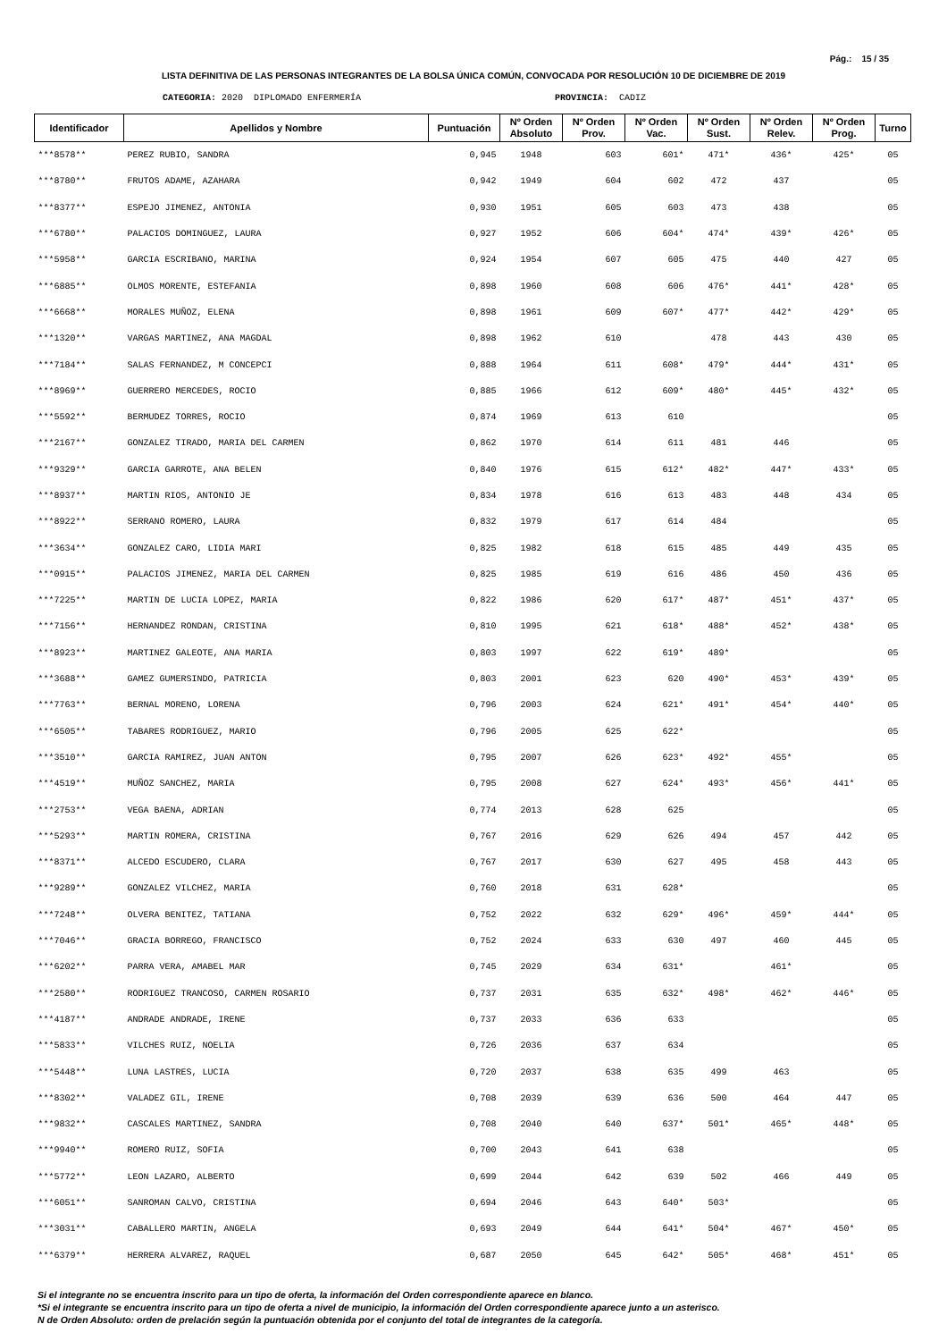Pág.: 15 / 35
LISTA DEFINITIVA DE LAS PERSONAS INTEGRANTES DE LA BOLSA ÚNICA COMÚN, CONVOCADA POR RESOLUCIÓN 10 DE DICIEMBRE DE 2019
CATEGORIA: 2020 DIPLOMADO ENFERMERÍA PROVINCIA: CADIZ
| Identificador | Apellidos y Nombre | Puntuación | Nº Orden Absoluto | Nº Orden Prov. | Nº Orden Vac. | Nº Orden Sust. | Nº Orden Relev. | Nº Orden Prog. | Turno |
| --- | --- | --- | --- | --- | --- | --- | --- | --- | --- |
| ***8578** | PEREZ RUBIO, SANDRA | 0,945 | 1948 | 603 | 601* | 471* | 436* | 425* | 05 |
| ***8780** | FRUTOS ADAME, AZAHARA | 0,942 | 1949 | 604 | 602 | 472 | 437 | | 05 |
| ***8377** | ESPEJO JIMENEZ, ANTONIA | 0,930 | 1951 | 605 | 603 | 473 | 438 | | 05 |
| ***6780** | PALACIOS DOMINGUEZ, LAURA | 0,927 | 1952 | 606 | 604* | 474* | 439* | 426* | 05 |
| ***5958** | GARCIA ESCRIBANO, MARINA | 0,924 | 1954 | 607 | 605 | 475 | 440 | 427 | 05 |
| ***6885** | OLMOS MORENTE, ESTEFANIA | 0,898 | 1960 | 608 | 606 | 476* | 441* | 428* | 05 |
| ***6668** | MORALES MUÑOZ, ELENA | 0,898 | 1961 | 609 | 607* | 477* | 442* | 429* | 05 |
| ***1320** | VARGAS MARTINEZ, ANA MAGDAL | 0,898 | 1962 | 610 | | 478 | 443 | 430 | 05 |
| ***7184** | SALAS FERNANDEZ, M CONCEPCI | 0,888 | 1964 | 611 | 608* | 479* | 444* | 431* | 05 |
| ***8969** | GUERRERO MERCEDES, ROCIO | 0,885 | 1966 | 612 | 609* | 480* | 445* | 432* | 05 |
| ***5592** | BERMUDEZ TORRES, ROCIO | 0,874 | 1969 | 613 | 610 | | | | 05 |
| ***2167** | GONZALEZ TIRADO, MARIA DEL CARMEN | 0,862 | 1970 | 614 | 611 | 481 | 446 | | 05 |
| ***9329** | GARCIA GARROTE, ANA BELEN | 0,840 | 1976 | 615 | 612* | 482* | 447* | 433* | 05 |
| ***8937** | MARTIN RIOS, ANTONIO JE | 0,834 | 1978 | 616 | 613 | 483 | 448 | 434 | 05 |
| ***8922** | SERRANO ROMERO, LAURA | 0,832 | 1979 | 617 | 614 | 484 | | | 05 |
| ***3634** | GONZALEZ CARO, LIDIA MARI | 0,825 | 1982 | 618 | 615 | 485 | 449 | 435 | 05 |
| ***0915** | PALACIOS JIMENEZ, MARIA DEL CARMEN | 0,825 | 1985 | 619 | 616 | 486 | 450 | 436 | 05 |
| ***7225** | MARTIN DE LUCIA LOPEZ, MARIA | 0,822 | 1986 | 620 | 617* | 487* | 451* | 437* | 05 |
| ***7156** | HERNANDEZ RONDAN, CRISTINA | 0,810 | 1995 | 621 | 618* | 488* | 452* | 438* | 05 |
| ***8923** | MARTINEZ GALEOTE, ANA MARIA | 0,803 | 1997 | 622 | 619* | 489* | | | 05 |
| ***3688** | GAMEZ GUMERSINDO, PATRICIA | 0,803 | 2001 | 623 | 620 | 490* | 453* | 439* | 05 |
| ***7763** | BERNAL MORENO, LORENA | 0,796 | 2003 | 624 | 621* | 491* | 454* | 440* | 05 |
| ***6505** | TABARES RODRIGUEZ, MARIO | 0,796 | 2005 | 625 | 622* | | | | 05 |
| ***3510** | GARCIA RAMIREZ, JUAN ANTON | 0,795 | 2007 | 626 | 623* | 492* | 455* | | 05 |
| ***4519** | MUÑOZ SANCHEZ, MARIA | 0,795 | 2008 | 627 | 624* | 493* | 456* | 441* | 05 |
| ***2753** | VEGA BAENA, ADRIAN | 0,774 | 2013 | 628 | 625 | | | | 05 |
| ***5293** | MARTIN ROMERA, CRISTINA | 0,767 | 2016 | 629 | 626 | 494 | 457 | 442 | 05 |
| ***8371** | ALCEDO ESCUDERO, CLARA | 0,767 | 2017 | 630 | 627 | 495 | 458 | 443 | 05 |
| ***9289** | GONZALEZ VILCHEZ, MARIA | 0,760 | 2018 | 631 | 628* | | | | 05 |
| ***7248** | OLVERA BENITEZ, TATIANA | 0,752 | 2022 | 632 | 629* | 496* | 459* | 444* | 05 |
| ***7046** | GRACIA BORREGO, FRANCISCO | 0,752 | 2024 | 633 | 630 | 497 | 460 | 445 | 05 |
| ***6202** | PARRA VERA, AMABEL MAR | 0,745 | 2029 | 634 | 631* | | 461* | | 05 |
| ***2580** | RODRIGUEZ TRANCOSO, CARMEN ROSARIO | 0,737 | 2031 | 635 | 632* | 498* | 462* | 446* | 05 |
| ***4187** | ANDRADE ANDRADE, IRENE | 0,737 | 2033 | 636 | 633 | | | | 05 |
| ***5833** | VILCHES RUIZ, NOELIA | 0,726 | 2036 | 637 | 634 | | | | 05 |
| ***5448** | LUNA LASTRES, LUCIA | 0,720 | 2037 | 638 | 635 | 499 | 463 | | 05 |
| ***8302** | VALADEZ GIL, IRENE | 0,708 | 2039 | 639 | 636 | 500 | 464 | 447 | 05 |
| ***9832** | CASCALES MARTINEZ, SANDRA | 0,708 | 2040 | 640 | 637* | 501* | 465* | 448* | 05 |
| ***9940** | ROMERO RUIZ, SOFIA | 0,700 | 2043 | 641 | 638 | | | | 05 |
| ***5772** | LEON LAZARO, ALBERTO | 0,699 | 2044 | 642 | 639 | 502 | 466 | 449 | 05 |
| ***6051** | SANROMAN CALVO, CRISTINA | 0,694 | 2046 | 643 | 640* | 503* | | | 05 |
| ***3031** | CABALLERO MARTIN, ANGELA | 0,693 | 2049 | 644 | 641* | 504* | 467* | 450* | 05 |
| ***6379** | HERRERA ALVAREZ, RAQUEL | 0,687 | 2050 | 645 | 642* | 505* | 468* | 451* | 05 |
Si el integrante no se encuentra inscrito para un tipo de oferta, la información del Orden correspondiente aparece en blanco.
*Si el integrante se encuentra inscrito para un tipo de oferta a nivel de municipio, la información del Orden correspondiente aparece junto a un asterisco.
N de Orden Absoluto: orden de prelación según la puntuación obtenida por el conjunto del total de integrantes de la categoría.